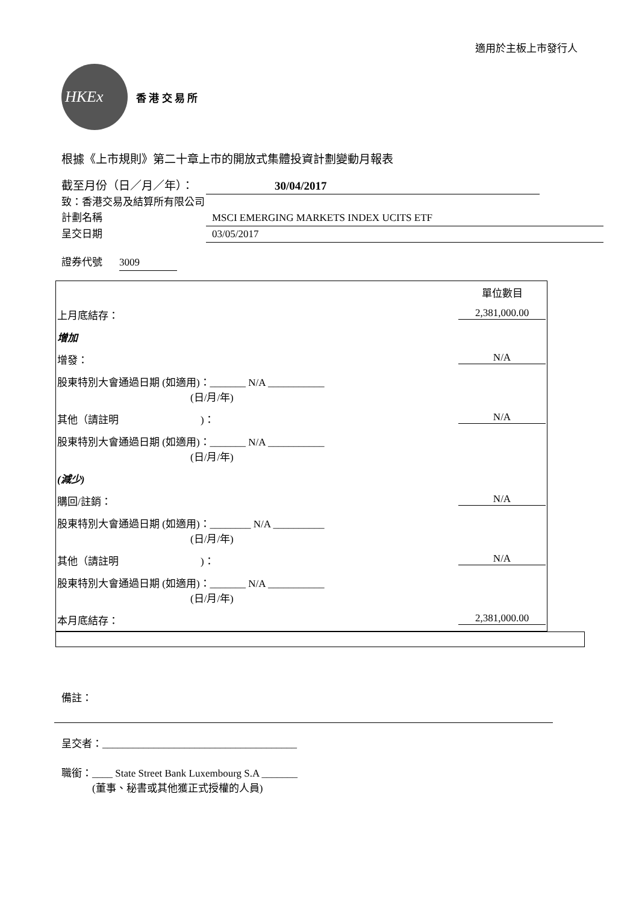適用於主板上市發行人
HKEx
香 港 交 易 所
根據《上市規則》第二十章上市的開放式集體投資計劃變動月報表
截至月份（日／月／年）： 30/04/2017
致：香港交易及結算所有限公司
計劃名稱 MSCI EMERGING MARKETS INDEX UCITS ETF
呈交日期 03/05/2017
證券代號 3009
| | 單位數目 |
| 上月底結存： | 2,381,000.00 |
| 增加 | |
| 增發： | N/A |
| 股東特別大會通過日期 (如適用)：_______ N/A ___________ (日/月/年) | |
| 其他（請註明 )： | N/A |
| 股東特別大會通過日期 (如適用)：_______ N/A ___________ (日/月/年) | |
| (減少) | |
| 購回/註銷： | N/A |
| 股東特別大會通過日期 (如適用)：________ N/A __________ (日/月/年) | |
| 其他（請註明 )： | N/A |
| 股東特別大會通過日期 (如適用)：_______ N/A ___________ (日/月/年) | |
| 本月底結存： | 2,381,000.00 |
備註：
呈交者：______________________________________
職銜：____ State Street Bank Luxembourg S.A _______
　　　(董事、秘書或其他獲正式授權的人員)